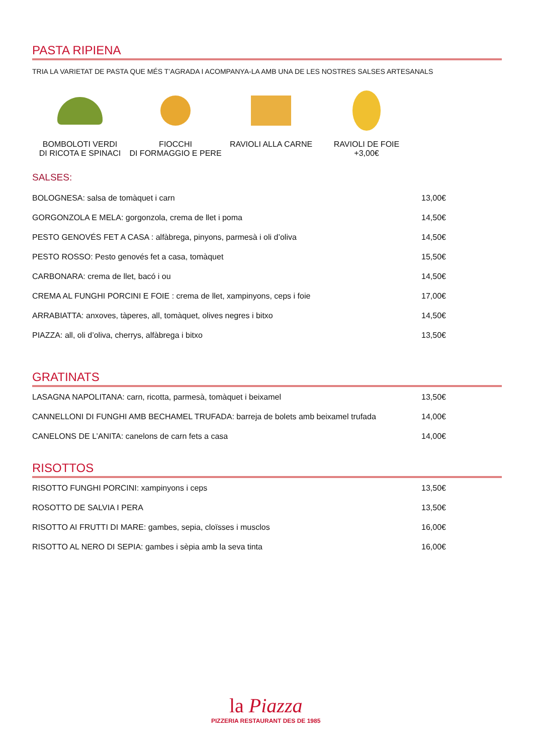PASTA RIPIENA
TRIA LA VARIETAT DE PASTA QUE MÉS T’AGRADA I ACOMPANYA-LA AMB UNA DE LES NOSTRES SALSES ARTESANALS
BOMBOLOTI VERDI
DI RICOTA E SPINACI
FIOCCHI
DI FORMAGGIO E PERE
RAVIOLI ALLA CARNE RAVIOLI DE FOIE
+3,00€
SALSES:
| BOLOGNESA: salsa de tomàquet i carn | 13,00€ |
| GORGONZOLA E MELA: gorgonzola, crema de llet i poma | 14,50€ |
| PESTO GENOVÉS FET A CASA : alfàbrega, pinyons, parmesà i oli d’oliva | 14,50€ |
| PESTO ROSSO: Pesto genovés fet a casa, tomàquet | 15,50€ |
| CARBONARA: crema de llet, bacó i ou | 14,50€ |
| CREMA AL FUNGHI PORCINI E FOIE : crema de llet, xampinyons, ceps i foie | 17,00€ |
| ARRABIATTA: anxoves, tàperes, all, tomàquet, olives negres i bitxo | 14,50€ |
| PIAZZA: all, oli d’oliva, cherrys, alfàbrega i bitxo | 13,50€ |
GRATINATS
| LASAGNA NAPOLITANA: carn, ricotta, parmesà, tomàquet i beixamel | 13,50€ |
| CANNELLONI DI FUNGHI AMB BECHAMEL TRUFADA: barreja de bolets amb beixamel trufada | 14,00€ |
| CANELONS DE L’ANITA: canelons de carn fets a casa | 14,00€ |
RISOTTOS
| RISOTTO FUNGHI PORCINI: xampinyons i ceps | 13,50€ |
| ROSOTTO DE SALVIA I PERA | 13,50€ |
| RISOTTO AI FRUTTI DI MARE: gambes, sepia, cloïsses i musclos | 16,00€ |
| RISOTTO AL NERO DI SEPIA: gambes i sèpia amb la seva tinta | 16,00€ |
la Piazza
PIZZERIA RESTAURANT DES DE 1985